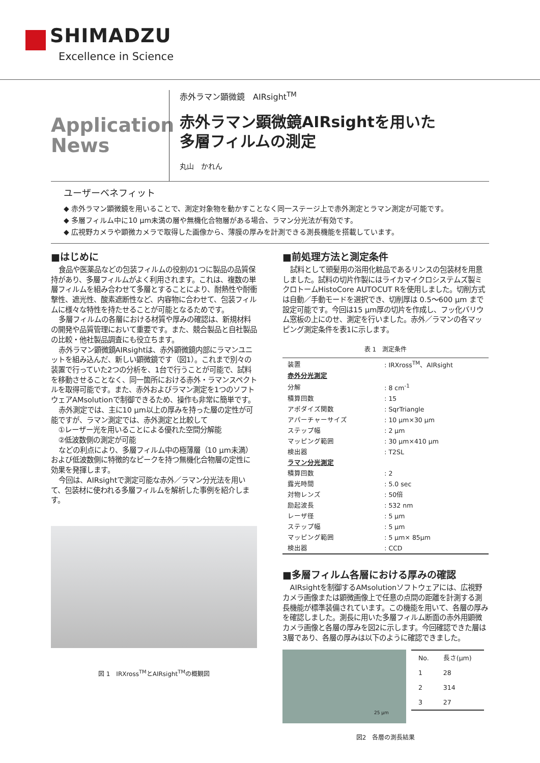SHIMADZU
Excellence in Science
Application
News
赤外ラマン顕微鏡　AIRsight<sup>TM</sup>
赤外ラマン顕微鏡AIRsightを用いた
多層フィルムの測定
丸山　かれん
ユーザーベネフィット
◆ 赤外ラマン顕微鏡を用いることで、測定対象物を動かすことなく同一ステージ上で赤外測定とラマン測定が可能です。
◆ 多層フィルム中に10 µm未満の層や無機化合物層がある場合、ラマン分光法が有効です。
◆ 広視野カメラや顕微カメラで取得した画像から、薄膜の厚みを計測できる測長機能を搭載しています。
■はじめに
食品や医薬品などの包装フィルムの役割の1つに製品の品質保持があり、多層フィルムがよく利用されます。これは、複数の単層フィルムを組み合わせて多層とすることにより、耐熱性や耐衝撃性、遮光性、酸素遮断性など、内容物に合わせて、包装フィルムに様々な特性を持たせることが可能となるためです。
多層フィルムの各層における材質や厚みの確認は、新規材料の開発や品質管理において重要です。また、競合製品と自社製品の比較・他社製品調査にも役立ちます。
赤外ラマン顕微鏡AIRsightは、赤外顕微鏡内部にラマンユニットを組み込んだ、新しい顕微鏡です（図1）。これまで別々の装置で行っていた2つの分析を、1台で行うことが可能で、試料を移動させることなく、同一箇所における赤外・ラマンスペクトルを取得可能です。また、赤外およびラマン測定を1つのソフトウェアAMsolutionで制御できるため、操作も非常に簡単です。
赤外測定では、主に10 µm以上の厚みを持った層の定性が可能ですが、ラマン測定では、赤外測定と比較して
①レーザー光を用いることによる優れた空間分解能
②低波数側の測定が可能
などの利点により、多層フィルム中の極薄層（10 µm未満）および低波数側に特徴的なピークを持つ無機化合物層の定性に効果を発揮します。
今回は、AIRsightで測定可能な赤外／ラマン分光法を用いて、包装材に使われる多層フィルムを解析した事例を紹介します。
図 1　IRXross<sup>TM</sup>とAIRsight<sup>TM</sup>の概観図
■前処理方法と測定条件
試料として頭髪用の浴用化粧品であるリンスの包装材を用意しました。試料の切片作製にはライカマイクロシステムズ製ミクロトームHistoCore AUTOCUT Rを使用しました。切削方式は自動／手動モードを選択でき、切削厚は 0.5～600 µm まで設定可能です。今回は15 µm厚の切片を作成し、フッ化バリウム窓板の上にのせ、測定を行いました。赤外／ラマンの各マッピング測定条件を表1に示します。
表 1　測定条件
| 装置 | : IRXross<sup>TM</sup>、AIRsight |
| 赤外分光測定 | |
| 分解 | : 8 cm<sup>-1</sup> |
| 積算回数 | : 15 |
| アポダイズ関数 | : SqrTriangle |
| アパーチャーサイズ | : 10 µm×30 µm |
| ステップ幅 | : 2 µm |
| マッピング範囲 | : 30 µm×410 µm |
| 検出器 | : T2SL |
| ラマン分光測定 | |
| 積算回数 | : 2 |
| 露光時間 | : 5.0 sec |
| 対物レンズ | : 50倍 |
| 励起波長 | : 532 nm |
| レーザ径 | : 5 µm |
| ステップ幅 | : 5 µm |
| マッピング範囲 | : 5 µm× 85µm |
| 検出器 | : CCD |
■多層フィルム各層における厚みの確認
AIRsightを制御するAMsolutionソフトウェアには、広視野カメラ画像または顕微画像上で任意の点間の距離を計測する測長機能が標準装備されています。この機能を用いて、各層の厚みを確認しました。測長に用いた多層フィルム断面の赤外用顕微カメラ画像と各層の厚みを図2に示します。今回確認できた層は3層であり、各層の厚みは以下のように確認できました。
25 µm
| No. | 長さ(µm) |
| --- | --- |
| 1 | 28 |
| 2 | 314 |
| 3 | 27 |
図2　各層の測長結果